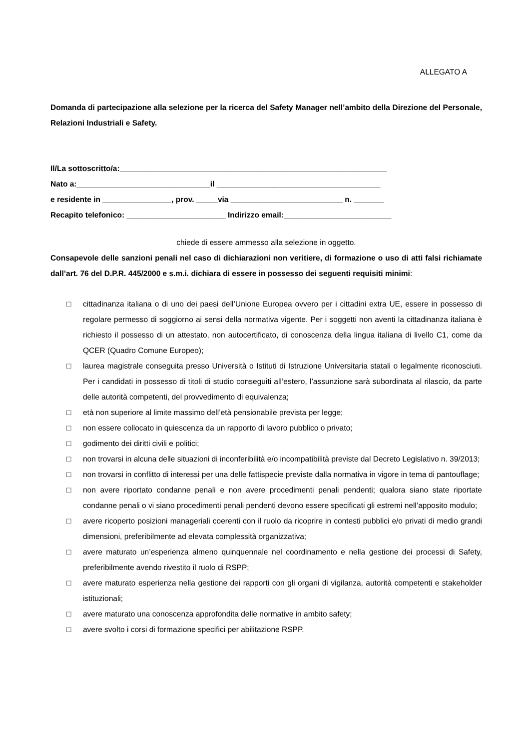ALLEGATO A
Domanda di partecipazione alla selezione per la ricerca del Safety Manager nell’ambito della Direzione del Personale, Relazioni Industriali e Safety.
Il/La sottoscritto/a:______________________________________________________________
Nato a:_______________________________il ______________________________________
e residente in ________________, prov. _____via __________________________ n. _______
Recapito telefonico: _______________________ Indirizzo email:_________________________
chiede di essere ammesso alla selezione in oggetto.
Consapevole delle sanzioni penali nel caso di dichiarazioni non veritiere, di formazione o uso di atti falsi richiamate dall’art. 76 del D.P.R. 445/2000 e s.m.i. dichiara di essere in possesso dei seguenti requisiti minimi:
□ cittadinanza italiana o di uno dei paesi dell’Unione Europea ovvero per i cittadini extra UE, essere in possesso di regolare permesso di soggiorno ai sensi della normativa vigente. Per i soggetti non aventi la cittadinanza italiana è richiesto il possesso di un attestato, non autocertificato, di conoscenza della lingua italiana di livello C1, come da QCER (Quadro Comune Europeo);
□ laurea magistrale conseguita presso Università o Istituti di Istruzione Universitaria statali o legalmente riconosciuti. Per i candidati in possesso di titoli di studio conseguiti all’estero, l’assunzione sarà subordinata al rilascio, da parte delle autorità competenti, del provvedimento di equivalenza;
□ età non superiore al limite massimo dell’età pensionabile prevista per legge;
□ non essere collocato in quiescenza da un rapporto di lavoro pubblico o privato;
□ godimento dei diritti civili e politici;
□ non trovarsi in alcuna delle situazioni di inconferibilità e/o incompatibilità previste dal Decreto Legislativo n. 39/2013;
□ non trovarsi in conflitto di interessi per una delle fattispecie previste dalla normativa in vigore in tema di pantouflage;
□ non avere riportato condanne penali e non avere procedimenti penali pendenti; qualora siano state riportate condanne penali o vi siano procedimenti penali pendenti devono essere specificati gli estremi nell’apposito modulo;
□ avere ricoperto posizioni manageriali coerenti con il ruolo da ricoprire in contesti pubblici e/o privati di medio grandi dimensioni, preferibilmente ad elevata complessità organizzativa;
□ avere maturato un’esperienza almeno quinquennale nel coordinamento e nella gestione dei processi di Safety, preferibilmente avendo rivestito il ruolo di RSPP;
□ avere maturato esperienza nella gestione dei rapporti con gli organi di vigilanza, autorità competenti e stakeholder istituzionali;
□ avere maturato una conoscenza approfondita delle normative in ambito safety;
□ avere svolto i corsi di formazione specifici per abilitazione RSPP.